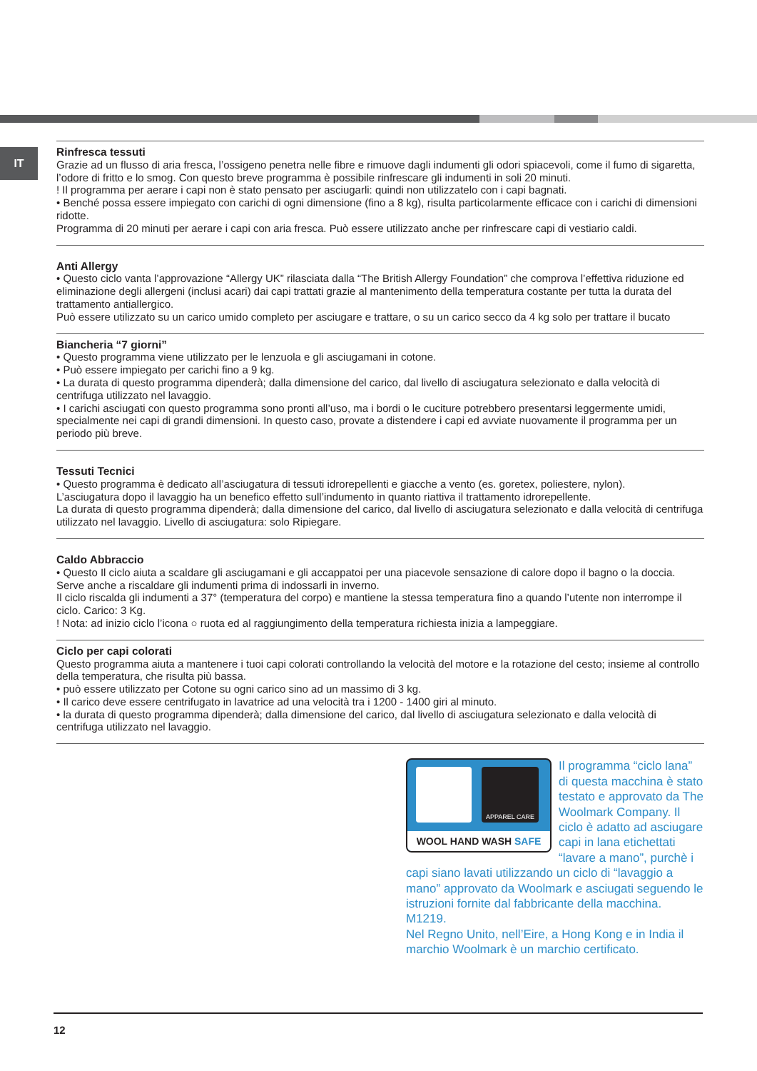IT
Rinfresca tessuti
Grazie ad un flusso di aria fresca, l’ossigeno penetra nelle fibre e rimuove dagli indumenti gli odori spiacevoli, come il fumo di sigaretta, l’odore di fritto e lo smog. Con questo breve programma è possibile rinfrescare gli indumenti in soli 20 minuti.
! Il programma per aerare i capi non è stato pensato per asciugarli: quindi non utilizzatelo con i capi bagnati.
• Benché possa essere impiegato con carichi di ogni dimensione (fino a 8 kg), risulta particolarmente efficace con i carichi di dimensioni ridotte.
Programma di 20 minuti per aerare i capi con aria fresca. Può essere utilizzato anche per rinfrescare capi di vestiario caldi.
Anti Allergy
• Questo ciclo vanta l’approvazione “Allergy UK” rilasciata dalla “The British Allergy Foundation” che comprova l’effettiva riduzione ed eliminazione degli allergeni (inclusi acari) dai capi trattati grazie al mantenimento della temperatura costante per tutta la durata del trattamento antiallergico.
Può essere utilizzato su un carico umido completo per asciugare e trattare, o su un carico secco da 4 kg solo per trattare il bucato
Biancheria “7 giorni”
• Questo programma viene utilizzato per le lenzuola e gli asciugamani in cotone.
• Può essere impiegato per carichi fino a 9 kg.
• La durata di questo programma dipenderà; dalla dimensione del carico, dal livello di asciugatura selezionato e dalla velocità di centrifuga utilizzato nel lavaggio.
• I carichi asciugati con questo programma sono pronti all’uso, ma i bordi o le cuciture potrebbero presentarsi leggermente umidi, specialmente nei capi di grandi dimensioni. In questo caso, provate a distendere i capi ed avviate nuovamente il programma per un periodo più breve.
Tessuti Tecnici
• Questo programma è dedicato all’asciugatura di tessuti idrorepellenti e giacche a vento (es. goretex, poliestere, nylon).
L’asciugatura dopo il lavaggio ha un benefico effetto sull’indumento in quanto riattiva il trattamento idrorepellente.
La durata di questo programma dipenderà; dalla dimensione del carico, dal livello di asciugatura selezionato e dalla velocità di centrifuga utilizzato nel lavaggio. Livello di asciugatura: solo Ripiegare.
Caldo Abbraccio
• Questo Il ciclo aiuta a scaldare gli asciugamani e gli accappatoi per una piacevole sensazione di calore dopo il bagno o la doccia. Serve anche a riscaldare gli indumenti prima di indossarli in inverno.
Il ciclo riscalda gli indumenti a 37° (temperatura del corpo) e mantiene la stessa temperatura fino a quando l’utente non interrompe il ciclo. Carico: 3 Kg.
! Nota: ad inizio ciclo l’icona ○ ruota ed al raggiungimento della temperatura richiesta inizia a lampeggiare.
Ciclo per capi colorati
Questo programma aiuta a mantenere i tuoi capi colorati controllando la velocità del motore e la rotazione del cesto; insieme al controllo della temperatura, che risulta più bassa.
• può essere utilizzato per Cotone su ogni carico sino ad un massimo di 3 kg.
• Il carico deve essere centrifugato in lavatrice ad una velocità tra i 1200 - 1400 giri al minuto.
• la durata di questo programma dipenderà; dalla dimensione del carico, dal livello di asciugatura selezionato e dalla velocità di centrifuga utilizzato nel lavaggio.
APPAREL CARE
WOOL HAND WASH SAFE
Il programma “ciclo lana” di questa macchina è stato testato e approvato da The Woolmark Company. Il ciclo è adatto ad asciugare capi in lana etichettati “lavare a mano”, purchè i capi siano lavati utilizzando un ciclo di “lavaggio a mano” approvato da Woolmark e asciugati seguendo le istruzioni fornite dal fabbricante della macchina. M1219.
Nel Regno Unito, nell’Eire, a Hong Kong e in India il marchio Woolmark è un marchio certificato.
12